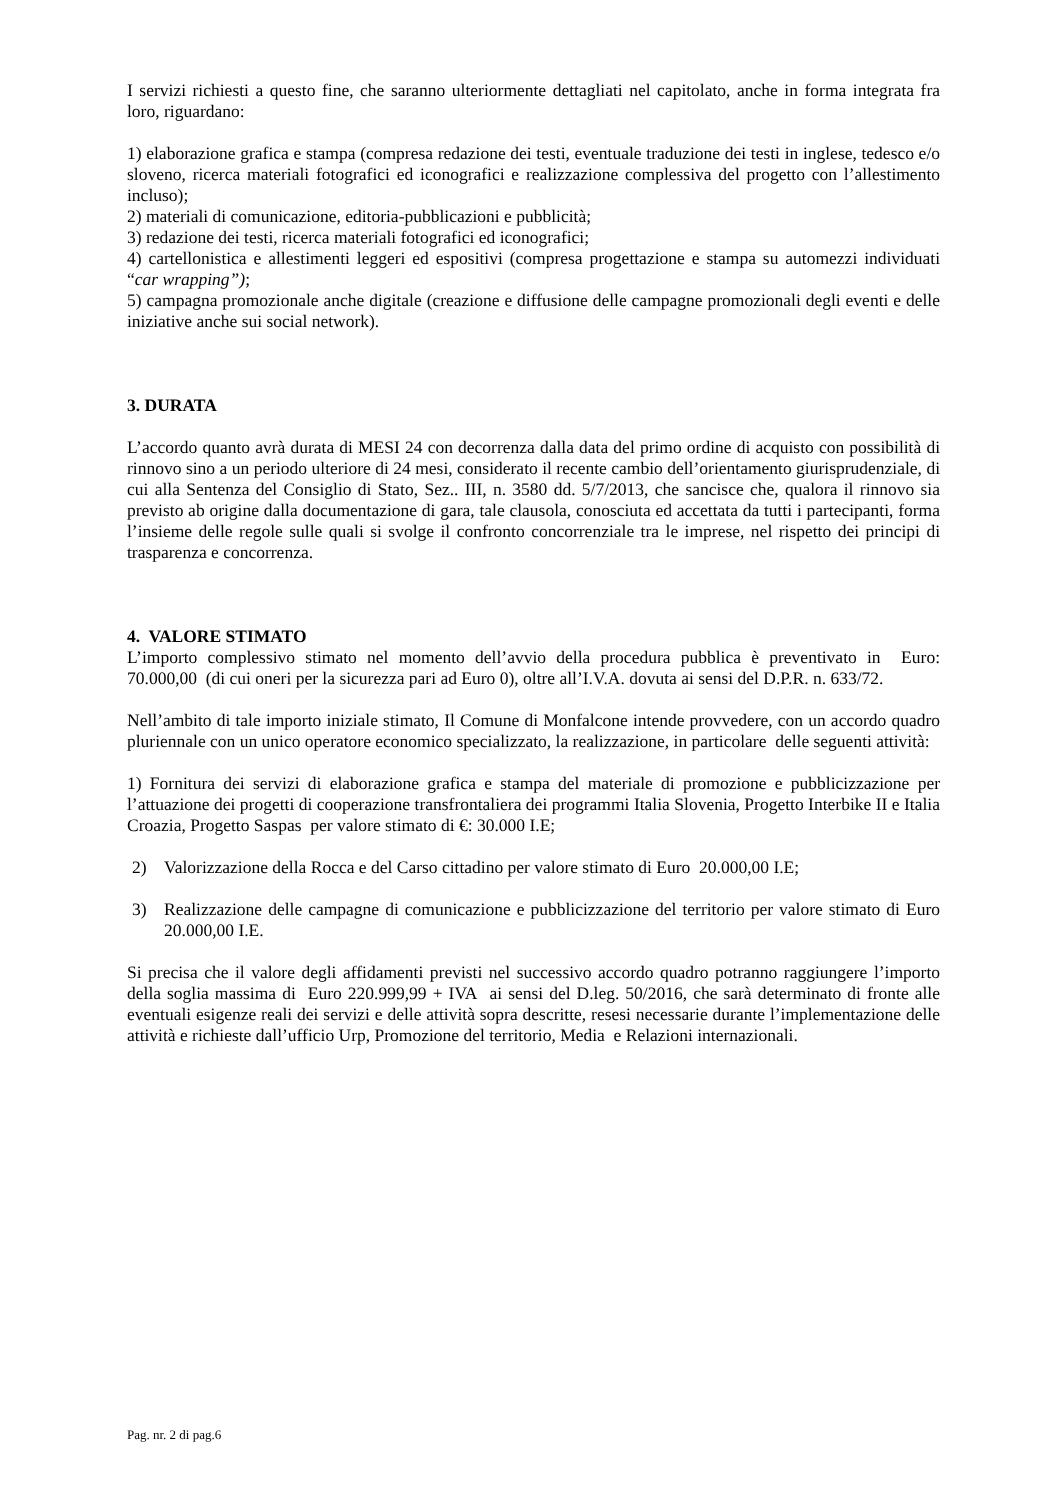I servizi richiesti a questo fine, che saranno ulteriormente dettagliati nel capitolato, anche in forma integrata fra loro, riguardano:
1) elaborazione grafica e stampa (compresa redazione dei testi, eventuale traduzione dei testi in inglese, tedesco e/o sloveno, ricerca materiali fotografici ed iconografici e realizzazione complessiva del progetto con l’allestimento incluso);
2) materiali di comunicazione, editoria-pubblicazioni e pubblicità;
3) redazione dei testi, ricerca materiali fotografici ed iconografici;
4) cartellonistica e allestimenti leggeri ed espositivi (compresa progettazione e stampa su automezzi individuati “car wrapping”);
5) campagna promozionale anche digitale (creazione e diffusione delle campagne promozionali degli eventi e delle iniziative anche sui social network).
3. DURATA
L’accordo quanto avrà durata di MESI 24 con decorrenza dalla data del primo ordine di acquisto con possibilità di rinnovo sino a un periodo ulteriore di 24 mesi, considerato il recente cambio dell’orientamento giurisprudenziale, di cui alla Sentenza del Consiglio di Stato, Sez.. III, n. 3580 dd. 5/7/2013, che sancisce che, qualora il rinnovo sia previsto ab origine dalla documentazione di gara, tale clausola, conosciuta ed accettata da tutti i partecipanti, forma l’insieme delle regole sulle quali si svolge il confronto concorrenziale tra le imprese, nel rispetto dei principi di trasparenza e concorrenza.
4. VALORE STIMATO
L’importo complessivo stimato nel momento dell’avvio della procedura pubblica è preventivato in Euro: 70.000,00 (di cui oneri per la sicurezza pari ad Euro 0), oltre all’I.V.A. dovuta ai sensi del D.P.R. n. 633/72.
Nell’ambito di tale importo iniziale stimato, Il Comune di Monfalcone intende provvedere, con un accordo quadro pluriennale con un unico operatore economico specializzato, la realizzazione, in particolare delle seguenti attività:
1) Fornitura dei servizi di elaborazione grafica e stampa del materiale di promozione e pubblicizzazione per l’attuazione dei progetti di cooperazione transfrontaliera dei programmi Italia Slovenia, Progetto Interbike II e Italia Croazia, Progetto Saspas per valore stimato di €: 30.000 I.E;
2) Valorizzazione della Rocca e del Carso cittadino per valore stimato di Euro 20.000,00 I.E;
3) Realizzazione delle campagne di comunicazione e pubblicizzazione del territorio per valore stimato di Euro 20.000,00 I.E.
Si precisa che il valore degli affidamenti previsti nel successivo accordo quadro potranno raggiungere l’importo della soglia massima di Euro 220.999,99 + IVA ai sensi del D.leg. 50/2016, che sarà determinato di fronte alle eventuali esigenze reali dei servizi e delle attività sopra descritte, resesi necessarie durante l’implementazione delle attività e richieste dall’ufficio Urp, Promozione del territorio, Media e Relazioni internazionali.
Pag. nr. 2 di pag.6